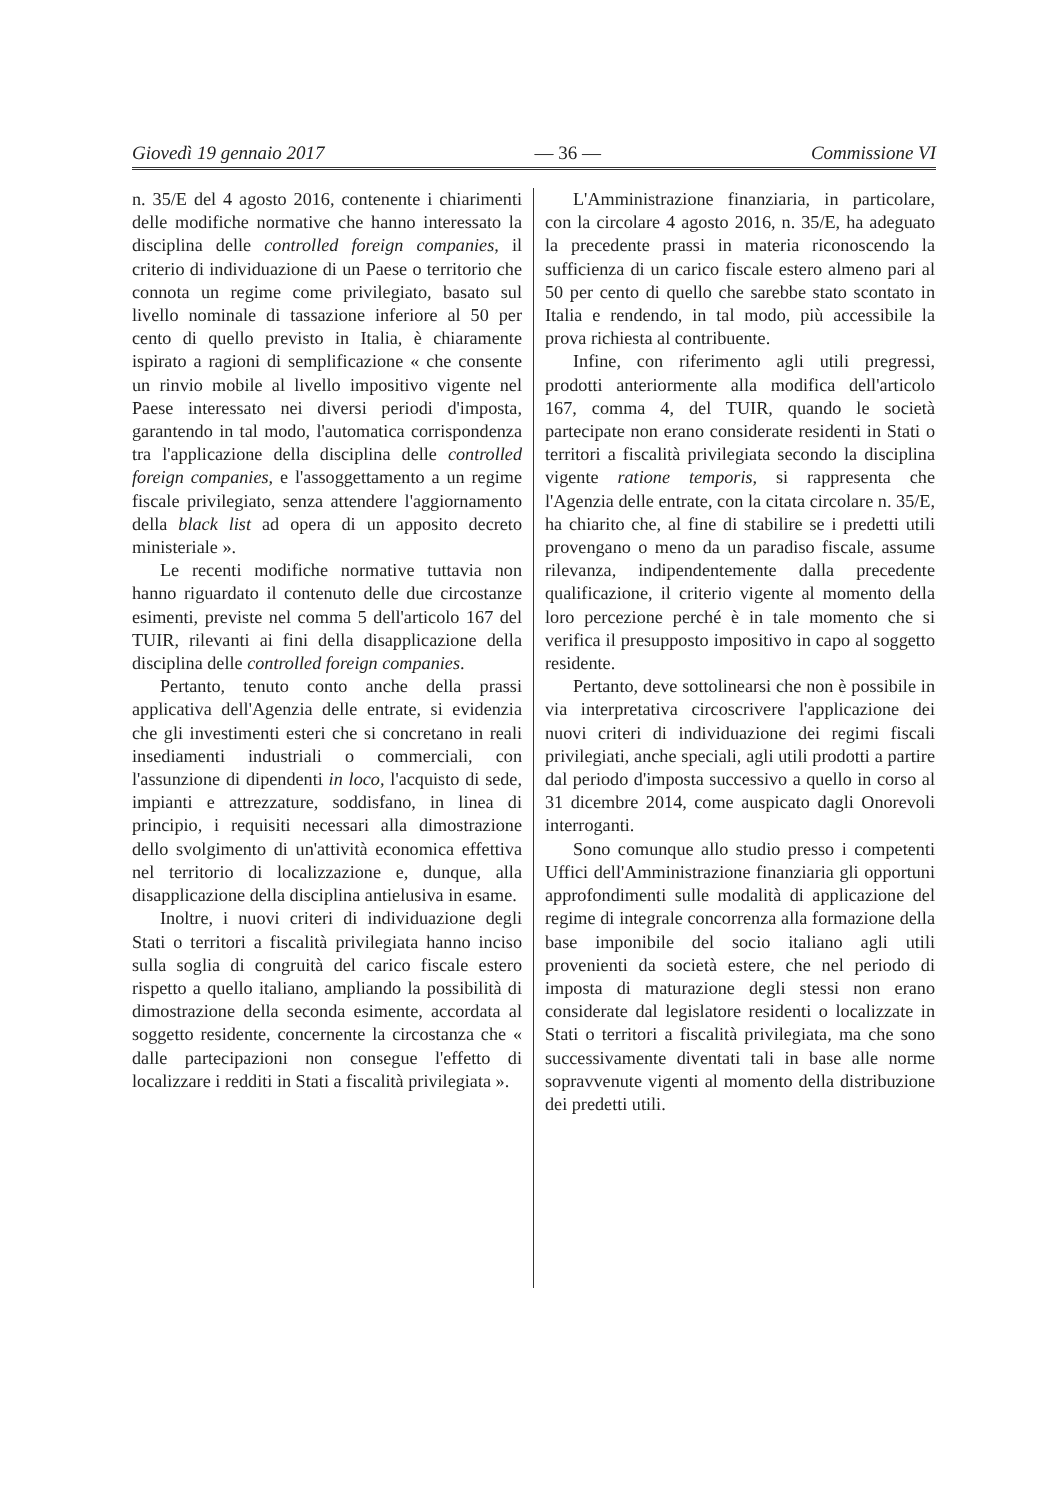Giovedì 19 gennaio 2017 — 36 — Commissione VI
n. 35/E del 4 agosto 2016, contenente i chiarimenti delle modifiche normative che hanno interessato la disciplina delle controlled foreign companies, il criterio di individuazione di un Paese o territorio che connota un regime come privilegiato, basato sul livello nominale di tassazione inferiore al 50 per cento di quello previsto in Italia, è chiaramente ispirato a ragioni di semplificazione « che consente un rinvio mobile al livello impositivo vigente nel Paese interessato nei diversi periodi d'imposta, garantendo in tal modo, l'automatica corrispondenza tra l'applicazione della disciplina delle controlled foreign companies, e l'assoggettamento a un regime fiscale privilegiato, senza attendere l'aggiornamento della black list ad opera di un apposito decreto ministeriale ».
Le recenti modifiche normative tuttavia non hanno riguardato il contenuto delle due circostanze esimenti, previste nel comma 5 dell'articolo 167 del TUIR, rilevanti ai fini della disapplicazione della disciplina delle controlled foreign companies.
Pertanto, tenuto conto anche della prassi applicativa dell'Agenzia delle entrate, si evidenzia che gli investimenti esteri che si concretano in reali insediamenti industriali o commerciali, con l'assunzione di dipendenti in loco, l'acquisto di sede, impianti e attrezzature, soddisfano, in linea di principio, i requisiti necessari alla dimostrazione dello svolgimento di un'attività economica effettiva nel territorio di localizzazione e, dunque, alla disapplicazione della disciplina antielusiva in esame.
Inoltre, i nuovi criteri di individuazione degli Stati o territori a fiscalità privilegiata hanno inciso sulla soglia di congruità del carico fiscale estero rispetto a quello italiano, ampliando la possibilità di dimostrazione della seconda esimente, accordata al soggetto residente, concernente la circostanza che « dalle partecipazioni non consegue l'effetto di localizzare i redditi in Stati a fiscalità privilegiata ».
L'Amministrazione finanziaria, in particolare, con la circolare 4 agosto 2016, n. 35/E, ha adeguato la precedente prassi in materia riconoscendo la sufficienza di un carico fiscale estero almeno pari al 50 per cento di quello che sarebbe stato scontato in Italia e rendendo, in tal modo, più accessibile la prova richiesta al contribuente.
Infine, con riferimento agli utili pregressi, prodotti anteriormente alla modifica dell'articolo 167, comma 4, del TUIR, quando le società partecipate non erano considerate residenti in Stati o territori a fiscalità privilegiata secondo la disciplina vigente ratione temporis, si rappresenta che l'Agenzia delle entrate, con la citata circolare n. 35/E, ha chiarito che, al fine di stabilire se i predetti utili provengano o meno da un paradiso fiscale, assume rilevanza, indipendentemente dalla precedente qualificazione, il criterio vigente al momento della loro percezione perché è in tale momento che si verifica il presupposto impositivo in capo al soggetto residente.
Pertanto, deve sottolinearsi che non è possibile in via interpretativa circoscrivere l'applicazione dei nuovi criteri di individuazione dei regimi fiscali privilegiati, anche speciali, agli utili prodotti a partire dal periodo d'imposta successivo a quello in corso al 31 dicembre 2014, come auspicato dagli Onorevoli interroganti.
Sono comunque allo studio presso i competenti Uffici dell'Amministrazione finanziaria gli opportuni approfondimenti sulle modalità di applicazione del regime di integrale concorrenza alla formazione della base imponibile del socio italiano agli utili provenienti da società estere, che nel periodo di imposta di maturazione degli stessi non erano considerate dal legislatore residenti o localizzate in Stati o territori a fiscalità privilegiata, ma che sono successivamente diventati tali in base alle norme sopravvenute vigenti al momento della distribuzione dei predetti utili.